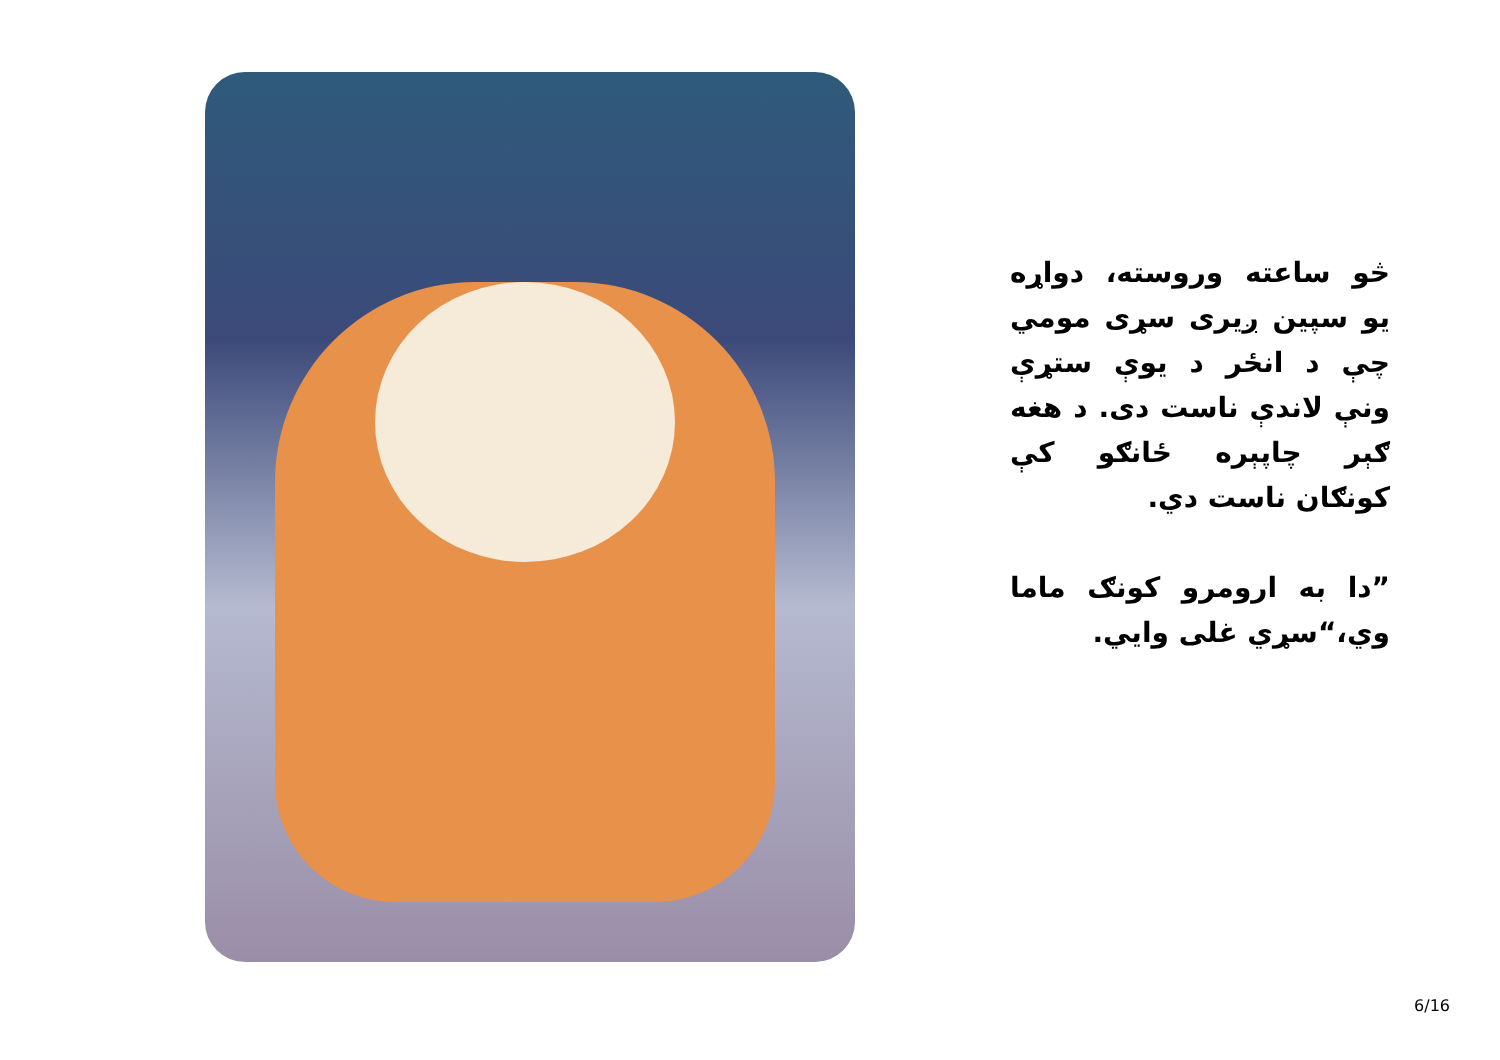څو ساعته وروسته، دواړه يو سپين ږيرى سړى مومي چې د انځر د يوې ستړې ونې لاندې ناست دى. د هغه ګېر چاپېره ځانګو کې کونګان ناست دي.
”دا به ارومرو کونګ ماما وي،“سړي غلی وايي.
6/16